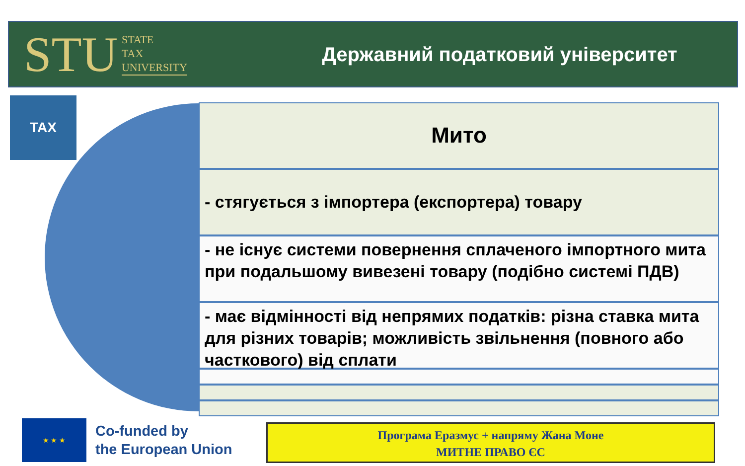STU STATE
TAX
UNIVERSITY
Державний податковий університет
TAX Мито
- стягується з імпортера (експортера) товару
- не існує системи повернення сплаченого імпортного мита при подальшому вивезені товару (подібно системі ПДВ)
- має відмінності від непрямих податків: різна ставка мита для різних товарів; можливість звільнення (повного або часткового) від сплати
★ ★ ★
Co-funded by
the European Union
Програма Еразмус + напряму Жана Моне
МИТНЕ ПРАВО ЄС